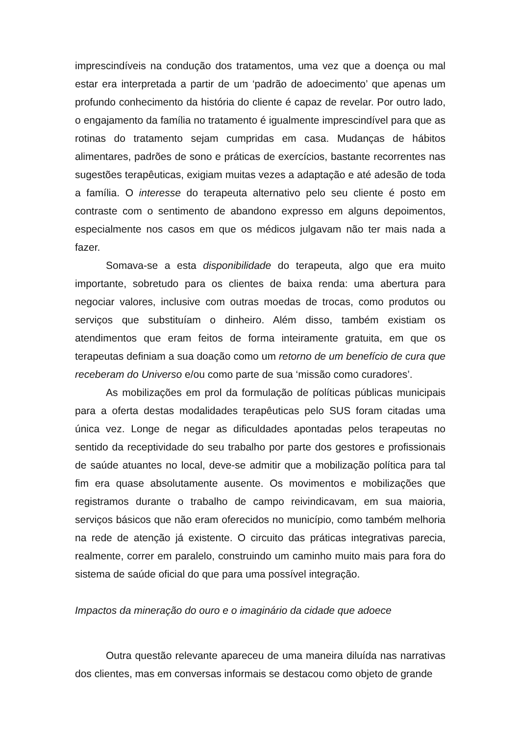imprescindíveis na condução dos tratamentos, uma vez que a doença ou mal estar era interpretada a partir de um ‘padrão de adoecimento’ que apenas um profundo conhecimento da história do cliente é capaz de revelar. Por outro lado, o engajamento da família no tratamento é igualmente imprescindível para que as rotinas do tratamento sejam cumpridas em casa. Mudanças de hábitos alimentares, padrões de sono e práticas de exercícios, bastante recorrentes nas sugestões terapêuticas, exigiam muitas vezes a adaptação e até adesão de toda a família. O interesse do terapeuta alternativo pelo seu cliente é posto em contraste com o sentimento de abandono expresso em alguns depoimentos, especialmente nos casos em que os médicos julgavam não ter mais nada a fazer.
Somava-se a esta disponibilidade do terapeuta, algo que era muito importante, sobretudo para os clientes de baixa renda: uma abertura para negociar valores, inclusive com outras moedas de trocas, como produtos ou serviços que substituíam o dinheiro. Além disso, também existiam os atendimentos que eram feitos de forma inteiramente gratuita, em que os terapeutas definiam a sua doação como um retorno de um benefício de cura que receberam do Universo e/ou como parte de sua ‘missão como curadores’.
As mobilizações em prol da formulação de políticas públicas municipais para a oferta destas modalidades terapêuticas pelo SUS foram citadas uma única vez. Longe de negar as dificuldades apontadas pelos terapeutas no sentido da receptividade do seu trabalho por parte dos gestores e profissionais de saúde atuantes no local, deve-se admitir que a mobilização política para tal fim era quase absolutamente ausente. Os movimentos e mobilizações que registramos durante o trabalho de campo reivindicavam, em sua maioria, serviços básicos que não eram oferecidos no município, como também melhoria na rede de atenção já existente. O circuito das práticas integrativas parecia, realmente, correr em paralelo, construindo um caminho muito mais para fora do sistema de saúde oficial do que para uma possível integração.
Impactos da mineração do ouro e o imaginário da cidade que adoece
Outra questão relevante apareceu de uma maneira diluída nas narrativas dos clientes, mas em conversas informais se destacou como objeto de grande